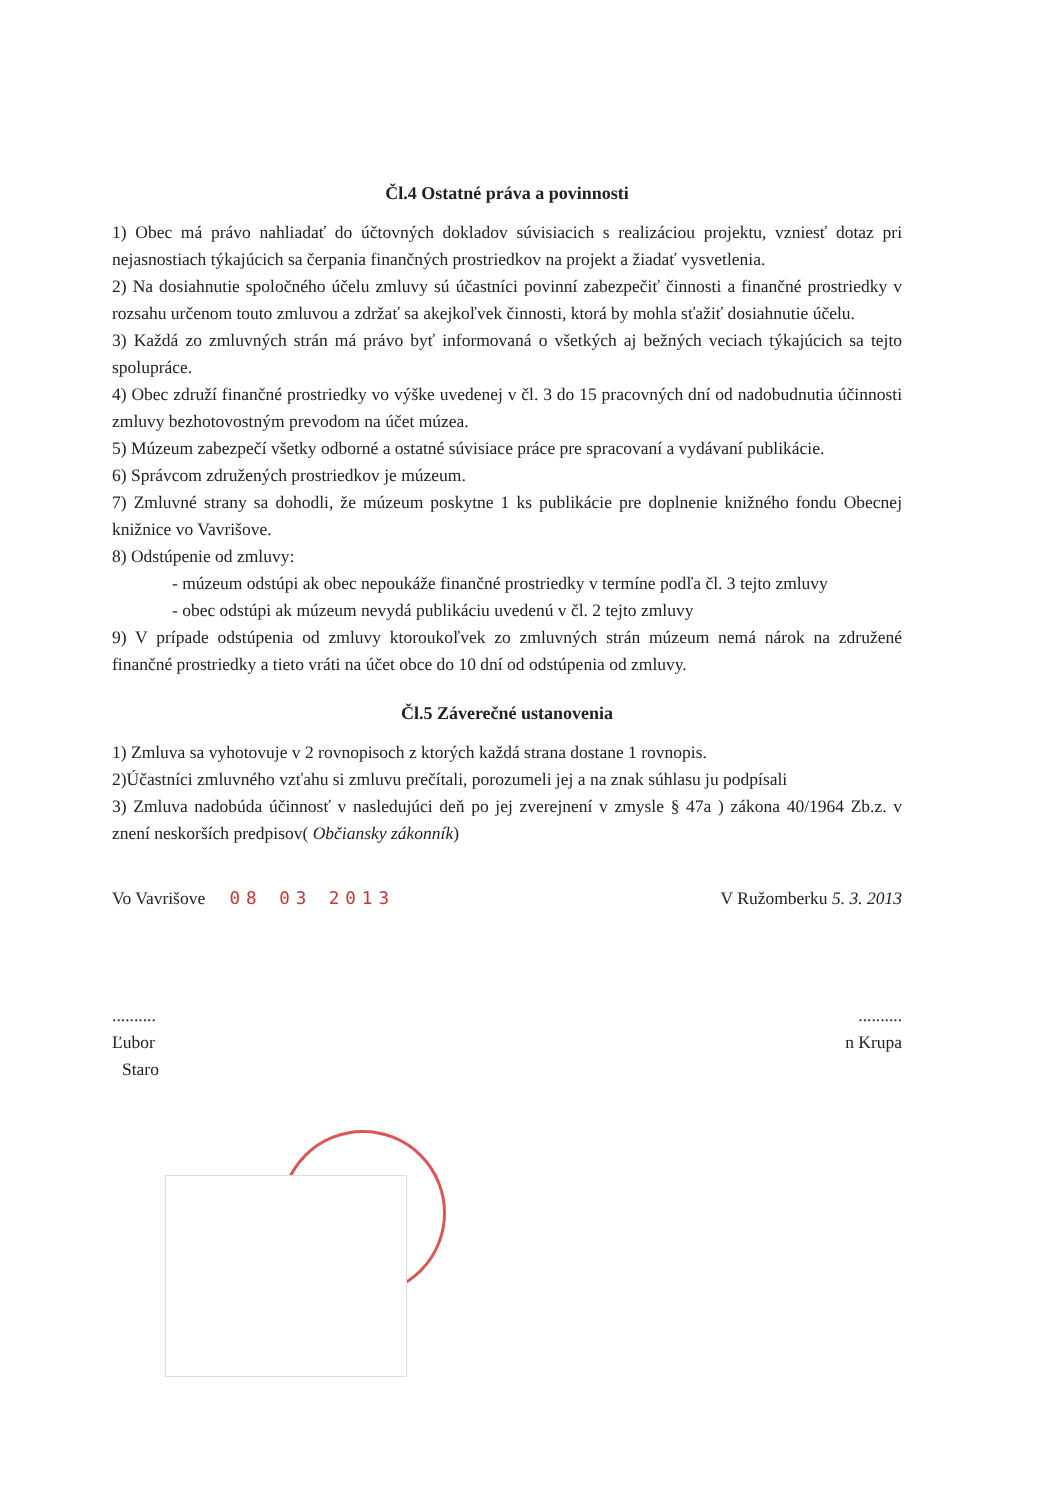Čl.4 Ostatné práva a povinnosti
1) Obec má právo nahliadať do účtovných dokladov súvisiacich s realizáciou projektu, vzniesť dotaz pri nejasnostiach týkajúcich sa čerpania finančných prostriedkov na projekt a žiadať vysvetlenia.
2) Na dosiahnutie spoločného účelu zmluvy sú účastníci povinní zabezpečiť činnosti a finančné prostriedky v rozsahu určenom touto zmluvou a zdržať sa akejkoľvek činnosti, ktorá by mohla sťažiť dosiahnutie účelu.
3) Každá zo zmluvných strán má právo byť informovaná o všetkých aj bežných veciach týkajúcich sa tejto spolupráce.
4) Obec združí finančné prostriedky vo výške uvedenej v čl. 3 do 15 pracovných dní od nadobudnutia účinnosti zmluvy bezhotovostným prevodom na účet múzea.
5) Múzeum zabezpečí všetky odborné a ostatné súvisiace práce pre spracovaní a vydávaní publikácie.
6) Správcom združených prostriedkov je múzeum.
7) Zmluvné strany sa dohodli, že múzeum poskytne 1 ks publikácie pre doplnenie knižného fondu Obecnej knižnice vo Vavrišove.
8) Odstúpenie od zmluvy:
- múzeum odstúpi ak obec nepoukáže finančné prostriedky v termíne podľa čl. 3 tejto zmluvy
- obec odstúpi ak múzeum nevydá publikáciu uvedenú v čl. 2 tejto zmluvy
9) V prípade odstúpenia od zmluvy ktoroukoľvek zo zmluvných strán múzeum nemá nárok na združené finančné prostriedky a tieto vráti na účet obce do 10 dní od odstúpenia od zmluvy.
Čl.5 Záverečné ustanovenia
1) Zmluva sa vyhotovuje v 2 rovnopisoch z ktorých každá strana dostane 1 rovnopis.
2)Účastníci zmluvného vzťahu si zmluvu prečítali, porozumeli jej a na znak súhlasu ju podpísali
3) Zmluva nadobúda účinnosť v nasledujúci deň po jej zverejnení v zmysle § 47a ) zákona 40/1964 Zb.z. v znení neskorších predpisov( Občiansky zákonník)
Vo Vavrišove 08 03 2013 V Ružomberku 5. 3. 2013
....................
Ľubor n Krupa
Staro